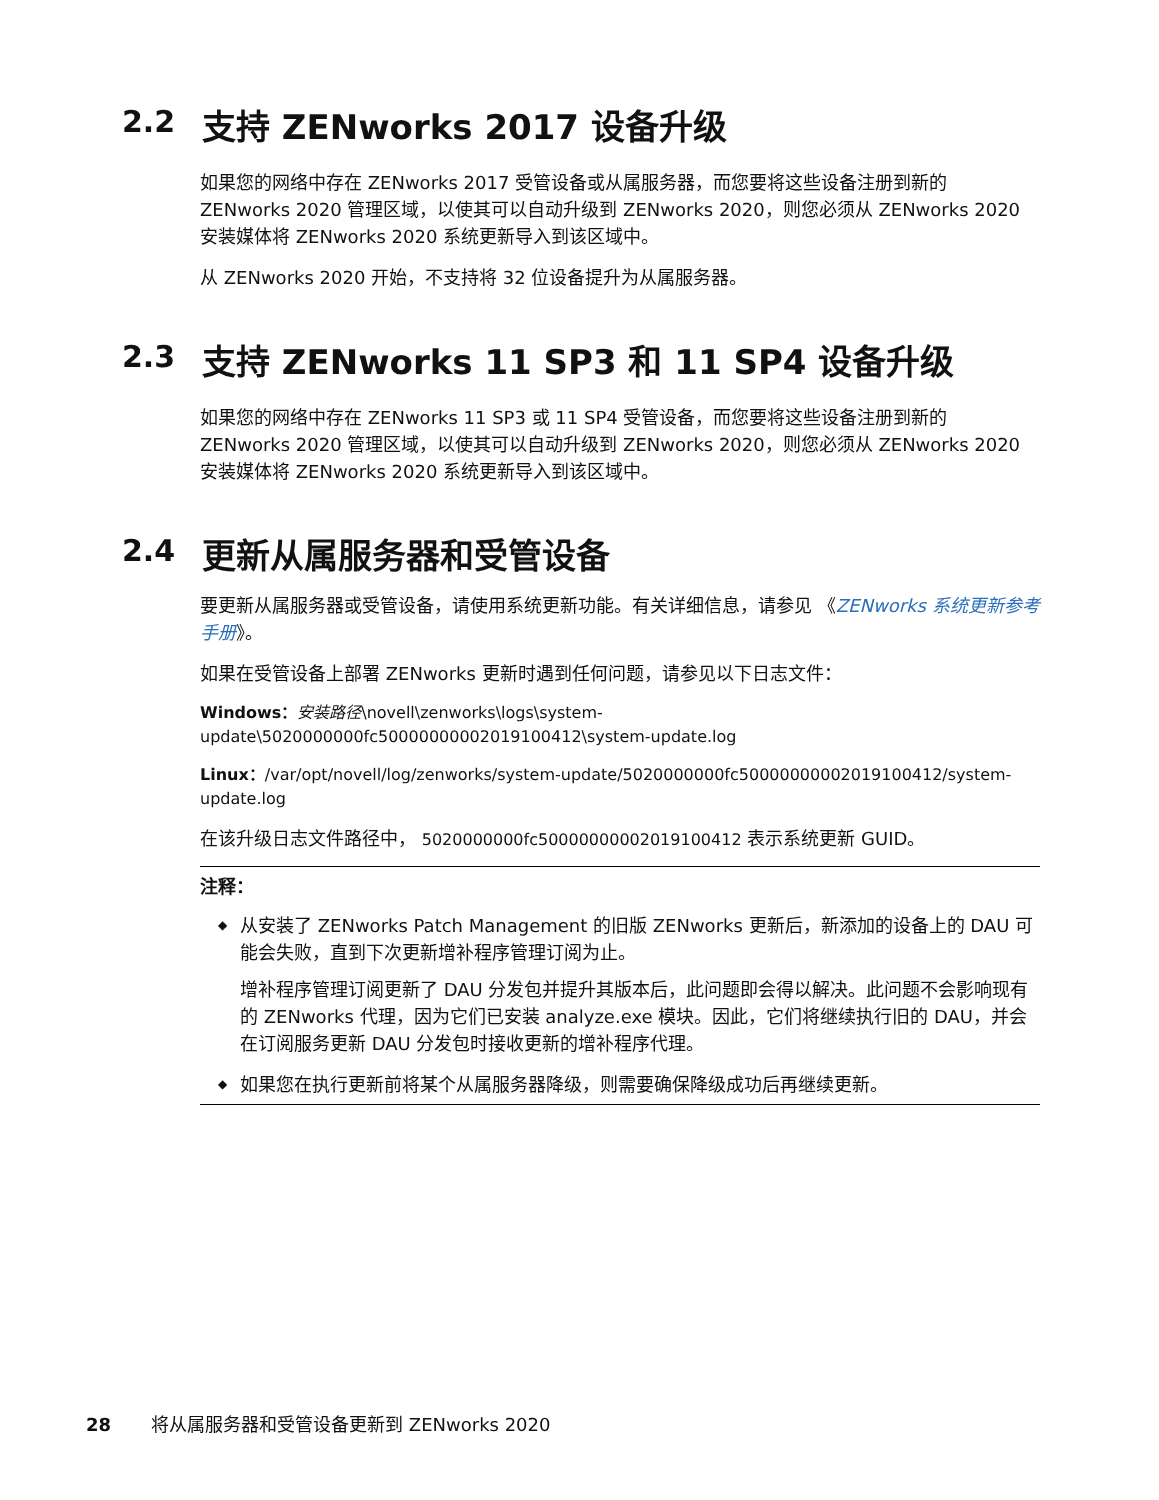2.2 支持 ZENworks 2017 设备升级
如果您的网络中存在 ZENworks 2017 受管设备或从属服务器，而您要将这些设备注册到新的 ZENworks 2020 管理区域，以使其可以自动升级到 ZENworks 2020，则您必须从 ZENworks 2020 安装媒体将 ZENworks 2020 系统更新导入到该区域中。
从 ZENworks 2020 开始，不支持将 32 位设备提升为从属服务器。
2.3 支持 ZENworks 11 SP3 和 11 SP4 设备升级
如果您的网络中存在 ZENworks 11 SP3 或 11 SP4 受管设备，而您要将这些设备注册到新的 ZENworks 2020 管理区域，以使其可以自动升级到 ZENworks 2020，则您必须从 ZENworks 2020 安装媒体将 ZENworks 2020 系统更新导入到该区域中。
2.4 更新从属服务器和受管设备
要更新从属服务器或受管设备，请使用系统更新功能。有关详细信息，请参见 《ZENworks 系统更新参考手册》。
如果在受管设备上部署 ZENworks 更新时遇到任何问题，请参见以下日志文件：
Windows：安装路径\novell\zenworks\logs\system-update\5020000000fc50000000002019100412\system-update.log
Linux：/var/opt/novell/log/zenworks/system-update/5020000000fc50000000002019100412/system-update.log
在该升级日志文件路径中， 5020000000fc50000000002019100412 表示系统更新 GUID。
注释：
◆ 从安装了 ZENworks Patch Management 的旧版 ZENworks 更新后，新添加的设备上的 DAU 可能会失败，直到下次更新增补程序管理订阅为止。
增补程序管理订阅更新了 DAU 分发包并提升其版本后，此问题即会得以解决。此问题不会影响现有的 ZENworks 代理，因为它们已安装 analyze.exe 模块。因此，它们将继续执行旧的 DAU，并会在订阅服务更新 DAU 分发包时接收更新的增补程序代理。
◆ 如果您在执行更新前将某个从属服务器降级，则需要确保降级成功后再继续更新。
28 将从属服务器和受管设备更新到 ZENworks 2020